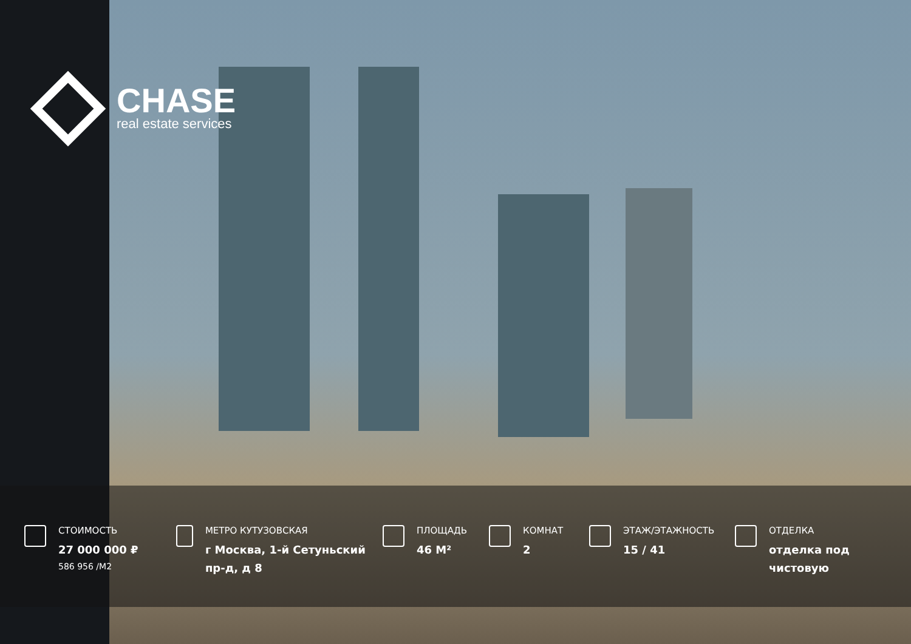CHASE
real estate services
СТОИМОСТЬ
27 000 000 ₽
586 956 /М2
МЕТРО КУТУЗОВСКАЯ
г Москва, 1-й Сетуньский пр-д, д 8
ПЛОЩАДЬ
46 М²
КОМНАТ
2
ЭТАЖ/ЭТАЖНОСТЬ
15 / 41
ОТДЕЛКА
отделка под
чистовую